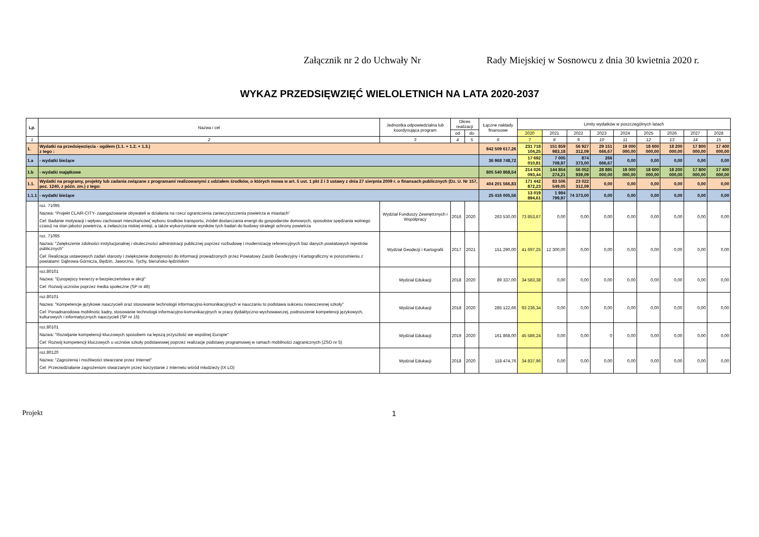Załącznik nr 2 do Uchwały Nr Rady Miejskiej w Sosnowcu z dnia 30 kwietnia 2020 r.
WYKAZ PRZEDSIĘWZIĘĆ WIELOLETNICH NA LATA 2020-2037
| Lp. | Nazwa i cel | Jednostka odpowiedzialna lub koordynująca program | Okres realizacji | | Łączne nakłady finansowe | Limity wydatków w poszczególnych latach | | | | | | | | |
| --- | --- | --- | --- | --- | --- | --- | --- | --- | --- | --- | --- | --- | --- | --- |
| | | | od | do | | 2020 | 2021 | 2022 | 2023 | 2024 | 2025 | 2026 | 2027 | 2028 |
| 1 | 2 | 3 | 4 | 5 | 6 | 7 | 8 | 9 | 10 | 11 | 12 | 13 | 14 | 15 |
| 1. | Wydatki na przedsięwzięcia - ogółem (1.1. + 1.2. + 1.3.) z tego : | | | | 842 509 617,26 | 231 718 104,25 | 151 859 983,18 | 56 927 312,09 | 29 151 666,67 | 19 000 000,00 | 18 600 000,00 | 18 200 000,00 | 17 800 000,00 | 17 400 000,00 |
| 1.a | - wydatki bieżące | | | | 36 968 748,72 | 17 692 010,81 | 7 005 708,97 | 874 373,00 | 266 666,67 | 0,00 | 0,00 | 0,00 | 0,00 | 0,00 |
| 1.b | - wydatki majątkowe | | | | 805 540 868,54 | 214 026 093,44 | 144 854 274,21 | 56 052 939,09 | 28 885 000,00 | 19 000 000,00 | 18 600 000,00 | 18 200 000,00 | 17 800 000,00 | 17 400 000,00 |
| 1.1. | Wydatki na programy, projekty lub zadania związane z programami realizowanymi z udziałem środków, o których mowa w art. 5 ust. 1 pkt 2 i 3 ustawy z dnia 27 sierpnia 2009 r. o finansach publicznych (Dz. U. Nr 157, poz. 1240, z późn. zm.) z tego: | | | | 404 201 566,83 | 171 442 872,23 | 83 506 549,05 | 23 022 312,09 | 0,00 | 0,00 | 0,00 | 0,00 | 0,00 | 0,00 |
| 1.1.1 | - wydatki bieżące | | | | 25 416 005,56 | 13 019 894,61 | 1 984 799,97 | 74 373,00 | 0,00 | 0,00 | 0,00 | 0,00 | 0,00 | 0,00 |
| | roz. 71095 Nazwa: "Projekt CLAiR-CITY- zaangażowanie obywateli w działania na rzecz ograniczenia zanieczyszczenia powietrza w miastach" Cel: Badanie motywacji i wpływu zachowań mieszkańców( wyboru środków transportu, źródeł dostarczania energii do gospodarstw domowych, sposobów spędzania wolnego czasu) na stan jakości powietrza, a zwłaszcza niskiej emisji, a także wykorzystanie wyników tych badań do budowy strategii ochrony powietrza | Wydział Funduszy Zewnętrznych i Współpracy | 2016 | 2020 | 263 530,00 | 73 853,67 | 0,00 | 0,00 | 0,00 | 0,00 | 0,00 | 0,00 | 0,00 | 0,00 |
| | roz. 71095 Nazwa: "Zwiększenie zdolności instytucjonalnej i skuteczności administracji publicznej poprzez rozbudowę i modernizację referencyjnych baz danych powiatowych rejestrów publicznych" Cel: Realizacja ustawowych zadań starosty i zwiększenie dostępności do informacji prowadzonych przez Powiatowy Zasób Geodezyjny i Kartograficzny w porozumieniu z powiatami: Dąbrowa Górnicza, Będzin, Jaworzno, Tychy, bieruńsko-lędzińskim | Wydział Geodezji i Kartografii | 2017 | 2021 | 151 290,00 | 41 697,25 | 12 300,00 | 0,00 | 0,00 | 0,00 | 0,00 | 0,00 | 0,00 | 0,00 |
| | roz.80101 Nazwa: "Europejscy trenerzy e-bezpieczeństwa w akcji" Cel: Rozwój uczniów poprzez media społeczne (SP nr 46) | Wydział Edukacji | 2018 | 2020 | 89 337,00 | 34 583,38 | 0,00 | 0,00 | 0,00 | 0,00 | 0,00 | 0,00 | 0,00 | 0,00 |
| | roz.80101 Nazwa: "Kompetencje językowe nauczycieli oraz stosowanie technologii informacyjno-komunikacyjnych w nauczaniu to podstawa sukcesu nowoczesnej szkoły" Cel: Ponadnarodowa mobilnośc kadry, stosowanie technologii informacyjno-komunikacyjnych w pracy dydaktyczno-wychowawczej, podnoszenie kompetencji językowych, kulturowych i informatycznych nauczycieli (SP nr 15) | Wydział Edukacji | 2018 | 2020 | 285 122,66 | 93 236,34 | 0,00 | 0,00 | 0,00 | 0,00 | 0,00 | 0,00 | 0,00 | 0,00 |
| | roz.80101 Nazwa: "Rozwijanie kompetencji kluczowych sposobem na lepszą przyszłość we wspólnej Europie" Cel: Rozwój kompetencji kluczowych u uczniów szkoły podstawowej poprzez realizacje podstawy programowej w ramach mobilności zagranicznych (ZSO nr 5) | Wydział Edukacji | 2019 | 2020 | 161 868,00 | 45 586,24 | 0,00 | 0,00 | 0 | 0,00 | 0,00 | 0,00 | 0,00 | 0,00 |
| | roz.80120 Nazwa: "Zagrożenia i możliwości stwarzane przez Internet" Cel: Przeciwdziałanie zagrożeniom stwarzanym przez korzystanie z Internetu wśród młodzieży (IX LO) | Wydział Edukacji | 2018 | 2020 | 118 474,76 | 34 837,96 | 0,00 | 0,00 | 0,00 | 0,00 | 0,00 | 0,00 | 0,00 | 0,00 |
Projekt 1